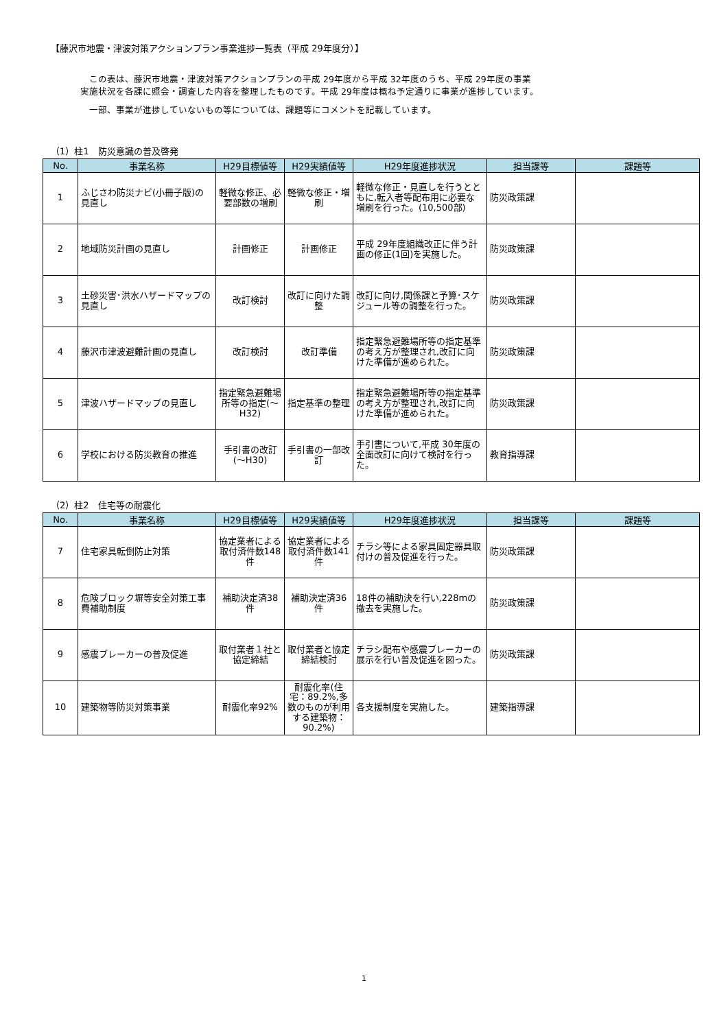【藤沢市地震・津波対策アクションプラン事業進捗一覧表（平成 29年度分）】
　この表は、藤沢市地震・津波対策アクションプランの平成 29年度から平成 32年度のうち、平成 29年度の事業
実施状況を各課に照会・調査した内容を整理したものです。平成 29年度は概ね予定通りに事業が進捗しています。
　一部、事業が進捗していないもの等については、課題等にコメントを記載しています。
（1）柱1　防災意識の普及啓発
| No. | 事業名称 | H29目標値等 | H29実績値等 | H29年度進捗状況 | 担当課等 | 課題等 |
| --- | --- | --- | --- | --- | --- | --- |
| 1 | ふじさわ防災ナビ(小冊子版)の見直し | 軽微な修正、必要部数の増刷 | 軽微な修正・増刷 | 軽微な修正・見直しを行うとともに,転入者等配布用に必要な増刷を行った。(10,500部) | 防災政策課 | |
| 2 | 地域防災計画の見直し | 計画修正 | 計画修正 | 平成 29年度組織改正に伴う計画の修正(1回)を実施した。 | 防災政策課 | |
| 3 | 土砂災害･洪水ハザードマップの見直し | 改訂検討 | 改訂に向けた調整 | 改訂に向け,関係課と予算･スケジュール等の調整を行った。 | 防災政策課 | |
| 4 | 藤沢市津波避難計画の見直し | 改訂検討 | 改訂準備 | 指定緊急避難場所等の指定基準の考え方が整理され,改訂に向けた準備が進められた。 | 防災政策課 | |
| 5 | 津波ハザードマップの見直し | 指定緊急避難場所等の指定(～H32) | 指定基準の整理 | 指定緊急避難場所等の指定基準の考え方が整理され,改訂に向けた準備が進められた。 | 防災政策課 | |
| 6 | 学校における防災教育の推進 | 手引書の改訂(～H30) | 手引書の一部改訂 | 手引書について,平成 30年度の全面改訂に向けて検討を行った。 | 教育指導課 | |
（2）柱2　住宅等の耐震化
| No. | 事業名称 | H29目標値等 | H29実績値等 | H29年度進捗状況 | 担当課等 | 課題等 |
| --- | --- | --- | --- | --- | --- | --- |
| 7 | 住宅家具転倒防止対策 | 協定業者による取付済件数148件 | 協定業者による取付済件数141件 | チラシ等による家具固定器具取付けの普及促進を行った。 | 防災政策課 | |
| 8 | 危険ブロック塀等安全対策工事費補助制度 | 補助決定済38件 | 補助決定済36件 | 18件の補助決を行い,228mの撤去を実施した。 | 防災政策課 | |
| 9 | 感震ブレーカーの普及促進 | 取付業者１社と協定締結 | 取付業者と協定締結検討 | チラシ配布や感震ブレーカーの展示を行い普及促進を図った。 | 防災政策課 | |
| 10 | 建築物等防災対策事業 | 耐震化率92% | 耐震化率(住宅：89.2%,多数のものが利用する建築物：90.2%) | 各支援制度を実施した。 | 建築指導課 | |
1